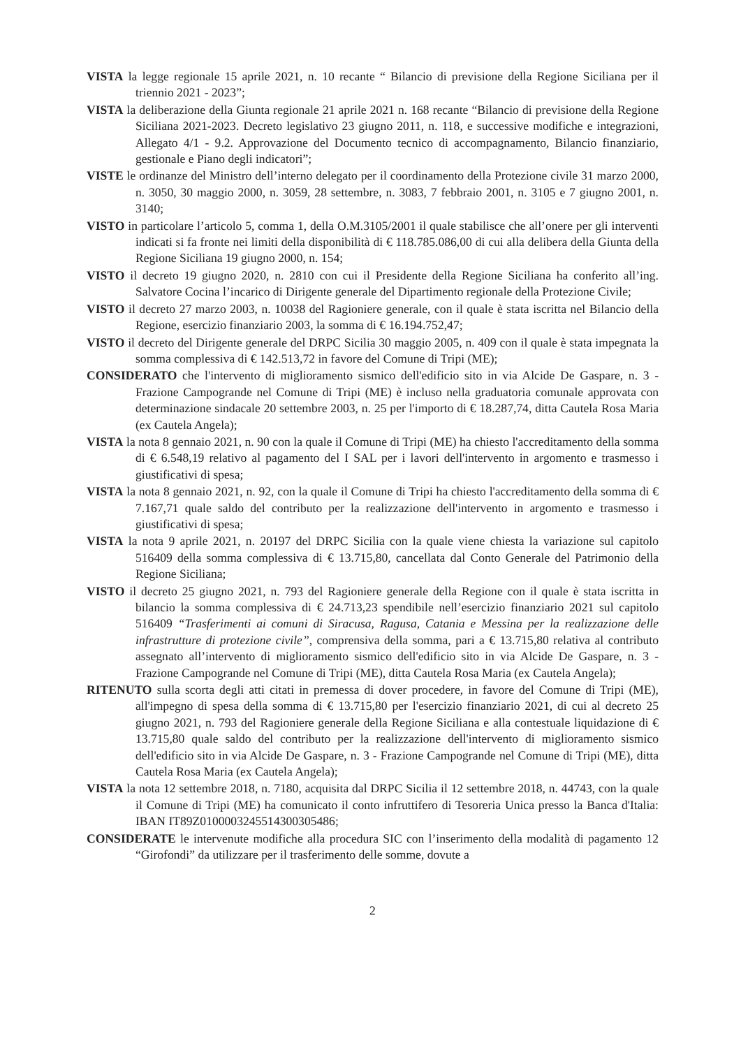VISTA la legge regionale 15 aprile 2021, n. 10 recante “ Bilancio di previsione della Regione Siciliana per il triennio 2021 - 2023”;
VISTA la deliberazione della Giunta regionale 21 aprile 2021 n. 168 recante “Bilancio di previsione della Regione Siciliana 2021-2023. Decreto legislativo 23 giugno 2011, n. 118, e successive modifiche e integrazioni, Allegato 4/1 - 9.2. Approvazione del Documento tecnico di accompagnamento, Bilancio finanziario, gestionale e Piano degli indicatori”;
VISTE le ordinanze del Ministro dell’interno delegato per il coordinamento della Protezione civile 31 marzo 2000, n. 3050, 30 maggio 2000, n. 3059, 28 settembre, n. 3083, 7 febbraio 2001, n. 3105 e 7 giugno 2001, n. 3140;
VISTO in particolare l’articolo 5, comma 1, della O.M.3105/2001 il quale stabilisce che all’onere per gli interventi indicati si fa fronte nei limiti della disponibilità di € 118.785.086,00 di cui alla delibera della Giunta della Regione Siciliana 19 giugno 2000, n. 154;
VISTO il decreto 19 giugno 2020, n. 2810 con cui il Presidente della Regione Siciliana ha conferito all’ing. Salvatore Cocina l’incarico di Dirigente generale del Dipartimento regionale della Protezione Civile;
VISTO il decreto 27 marzo 2003, n. 10038 del Ragioniere generale, con il quale è stata iscritta nel Bilancio della Regione, esercizio finanziario 2003, la somma di € 16.194.752,47;
VISTO il decreto del Dirigente generale del DRPC Sicilia 30 maggio 2005, n. 409 con il quale è stata impegnata la somma complessiva di € 142.513,72 in favore del Comune di Tripi (ME);
CONSIDERATO che l'intervento di miglioramento sismico dell'edificio sito in via Alcide De Gaspare, n. 3 - Frazione Campogrande nel Comune di Tripi (ME) è incluso nella graduatoria comunale approvata con determinazione sindacale 20 settembre 2003, n. 25 per l'importo di € 18.287,74, ditta Cautela Rosa Maria (ex Cautela Angela);
VISTA la nota 8 gennaio 2021, n. 90 con la quale il Comune di Tripi (ME) ha chiesto l'accreditamento della somma di € 6.548,19 relativo al pagamento del I SAL per i lavori dell'intervento in argomento e trasmesso i giustificativi di spesa;
VISTA la nota 8 gennaio 2021, n. 92, con la quale il Comune di Tripi ha chiesto l'accreditamento della somma di € 7.167,71 quale saldo del contributo per la realizzazione dell'intervento in argomento e trasmesso i giustificativi di spesa;
VISTA la nota 9 aprile 2021, n. 20197 del DRPC Sicilia con la quale viene chiesta la variazione sul capitolo 516409 della somma complessiva di € 13.715,80, cancellata dal Conto Generale del Patrimonio della Regione Siciliana;
VISTO il decreto 25 giugno 2021, n. 793 del Ragioniere generale della Regione con il quale è stata iscritta in bilancio la somma complessiva di € 24.713,23 spendibile nell’esercizio finanziario 2021 sul capitolo 516409 “Trasferimenti ai comuni di Siracusa, Ragusa, Catania e Messina per la realizzazione delle infrastrutture di protezione civile”, comprensiva della somma, pari a € 13.715,80 relativa al contributo assegnato all’intervento di miglioramento sismico dell'edificio sito in via Alcide De Gaspare, n. 3 - Frazione Campogrande nel Comune di Tripi (ME), ditta Cautela Rosa Maria (ex Cautela Angela);
RITENUTO sulla scorta degli atti citati in premessa di dover procedere, in favore del Comune di Tripi (ME), all'impegno di spesa della somma di € 13.715,80 per l'esercizio finanziario 2021, di cui al decreto 25 giugno 2021, n. 793 del Ragioniere generale della Regione Siciliana e alla contestuale liquidazione di € 13.715,80 quale saldo del contributo per la realizzazione dell'intervento di miglioramento sismico dell'edificio sito in via Alcide De Gaspare, n. 3 - Frazione Campogrande nel Comune di Tripi (ME), ditta Cautela Rosa Maria (ex Cautela Angela);
VISTA la nota 12 settembre 2018, n. 7180, acquisita dal DRPC Sicilia il 12 settembre 2018, n. 44743, con la quale il Comune di Tripi (ME) ha comunicato il conto infruttifero di Tesoreria Unica presso la Banca d'Italia: IBAN IT89Z0100003245514300305486;
CONSIDERATE le intervenute modifiche alla procedura SIC con l’inserimento della modalità di pagamento 12 “Girofondi” da utilizzare per il trasferimento delle somme, dovute a
2